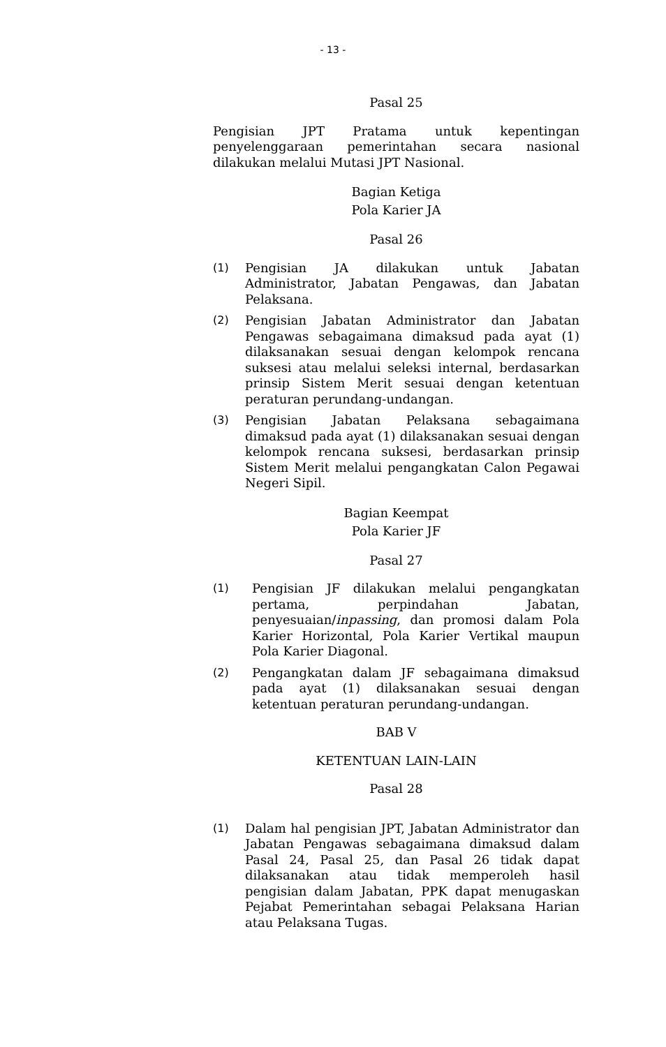- 13 -
Pasal 25
Pengisian JPT Pratama untuk kepentingan penyelenggaraan pemerintahan secara nasional dilakukan melalui Mutasi JPT Nasional.
Bagian Ketiga
Pola Karier JA
Pasal 26
(1) Pengisian JA dilakukan untuk Jabatan Administrator, Jabatan Pengawas, dan Jabatan Pelaksana.
(2) Pengisian Jabatan Administrator dan Jabatan Pengawas sebagaimana dimaksud pada ayat (1) dilaksanakan sesuai dengan kelompok rencana suksesi atau melalui seleksi internal, berdasarkan prinsip Sistem Merit sesuai dengan ketentuan peraturan perundang-undangan.
(3) Pengisian Jabatan Pelaksana sebagaimana dimaksud pada ayat (1) dilaksanakan sesuai dengan kelompok rencana suksesi, berdasarkan prinsip Sistem Merit melalui pengangkatan Calon Pegawai Negeri Sipil.
Bagian Keempat
Pola Karier JF
Pasal 27
(1) Pengisian JF dilakukan melalui pengangkatan pertama, perpindahan Jabatan, penyesuaian/inpassing, dan promosi dalam Pola Karier Horizontal, Pola Karier Vertikal maupun Pola Karier Diagonal.
(2) Pengangkatan dalam JF sebagaimana dimaksud pada ayat (1) dilaksanakan sesuai dengan ketentuan peraturan perundang-undangan.
BAB V
KETENTUAN LAIN-LAIN
Pasal 28
(1) Dalam hal pengisian JPT, Jabatan Administrator dan Jabatan Pengawas sebagaimana dimaksud dalam Pasal 24, Pasal 25, dan Pasal 26 tidak dapat dilaksanakan atau tidak memperoleh hasil pengisian dalam Jabatan, PPK dapat menugaskan Pejabat Pemerintahan sebagai Pelaksana Harian atau Pelaksana Tugas.